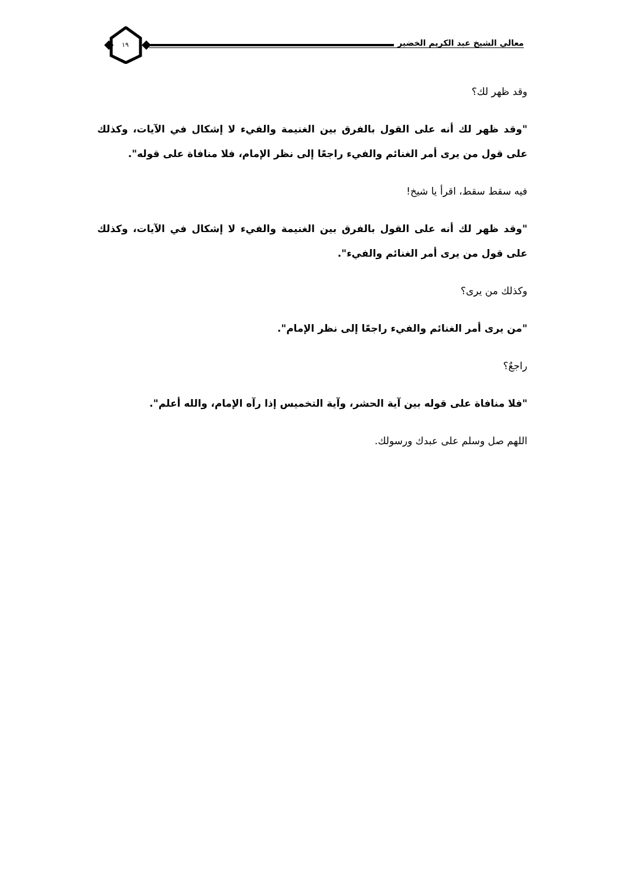معالي الشيخ عبد الكريم الخضير ١٩
وقد ظهر لك؟
"وقد ظهر لك أنه على القول بالفرق بين الغنيمة والفيء لا إشكال في الآيات، وكذلك على قول من يرى أمر الغنائم والفيء راجعًا إلى نظر الإمام، فلا منافاة على قوله".
فيه سقط سقط، اقرأ يا شيخ!
"وقد ظهر لك أنه على القول بالفرق بين الغنيمة والفيء لا إشكال في الآيات، وكذلك على قول من يرى أمر الغنائم والفيء".
وكذلك من يرى؟
"من يرى أمر الغنائم والفيء راجعًا إلى نظر الإمام".
راجعٌ؟
"فلا منافاة على قوله بين آية الحشر، وآية التخميس إذا رآه الإمام، والله أعلم".
اللهم صل وسلم على عبدك ورسولك.